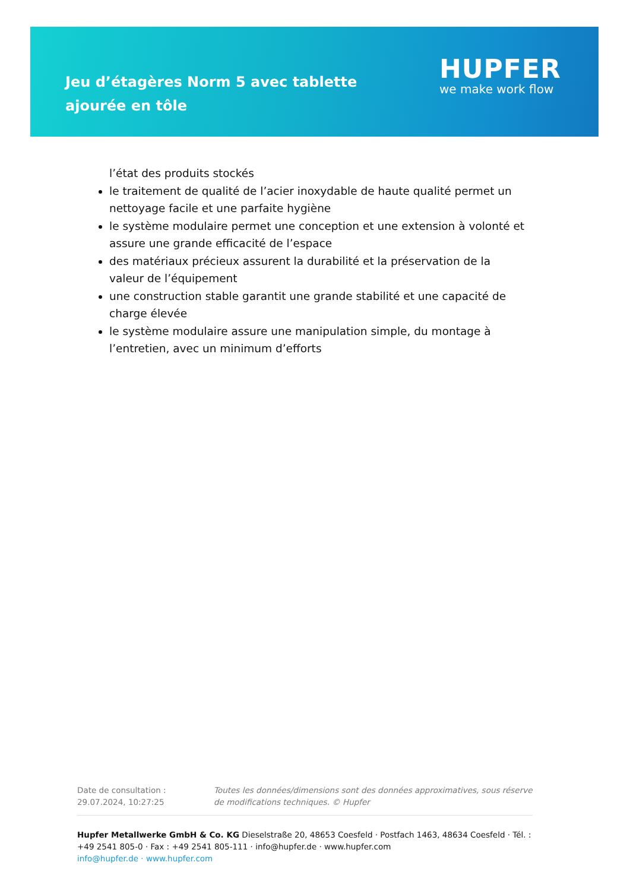Jeu d’étagères Norm 5 avec tablette ajourée en tôle
HUPFER
we make work flow
l’état des produits stockés
le traitement de qualité de l’acier inoxydable de haute qualité permet un nettoyage facile et une parfaite hygiène
le système modulaire permet une conception et une extension à volonté et assure une grande efficacité de l’espace
des matériaux précieux assurent la durabilité et la préservation de la valeur de l’équipement
une construction stable garantit une grande stabilité et une capacité de charge élevée
le système modulaire assure une manipulation simple, du montage à l’entretien, avec un minimum d’efforts
Date de consultation : 29.07.2024, 10:27:25
Toutes les données/dimensions sont des données approximatives, sous réserve de modifications techniques. © Hupfer
Hupfer Metallwerke GmbH & Co. KG Dieselstraße 20, 48653 Coesfeld · Postfach 1463, 48634 Coesfeld · Tél. : +49 2541 805-0 · Fax : +49 2541 805-111 · info@hupfer.de · www.hupfer.com
info@hupfer.de · www.hupfer.com